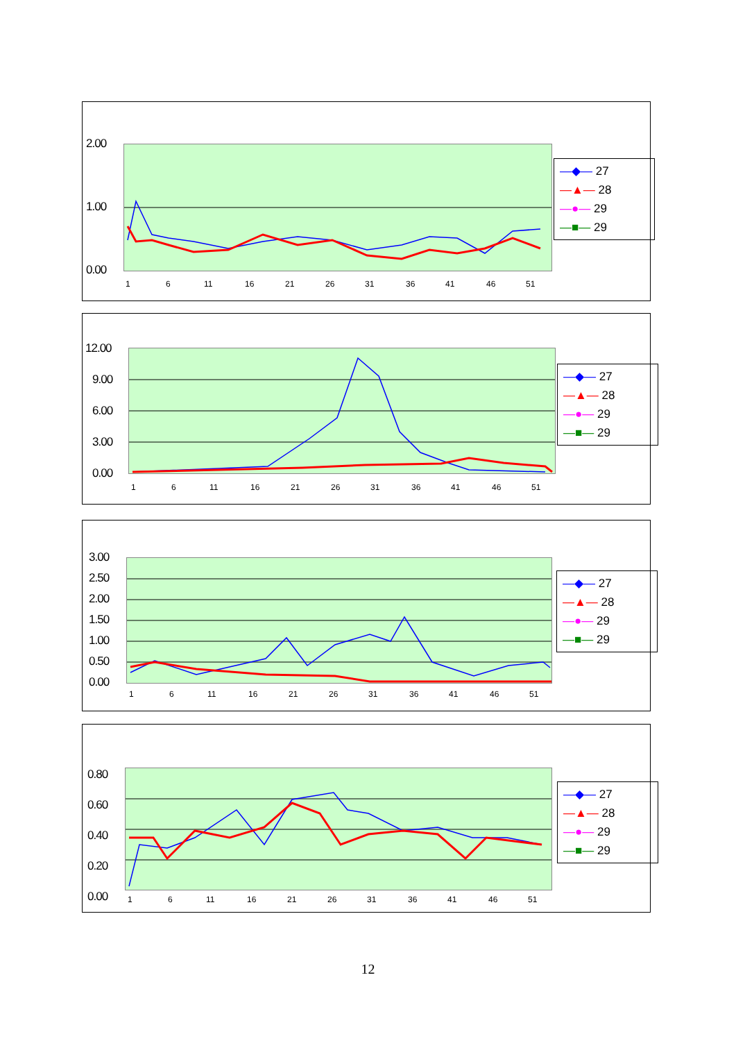2.00
1.00
0.00
1 6 11 16 21 26 31 36 41 46 51
—◆— 27
—▲— 28
—●— 29
—■— 29
12.00
9.00
6.00
3.00
0.00
1 6 11 16 21 26 31 36 41 46 51
—◆— 27
—▲— 28
—●— 29
—■— 29
3.00
2.50
2.00
1.50
1.00
0.50
0.00
1 6 11 16 21 26 31 36 41 46 51
—◆— 27
—▲— 28
—●— 29
—■— 29
0.80
0.60
0.40
0.20
0.00 1 6 11 16 21 26 31 36 41 46 51
—◆— 27
—▲— 28
—●— 29
—■— 29
12